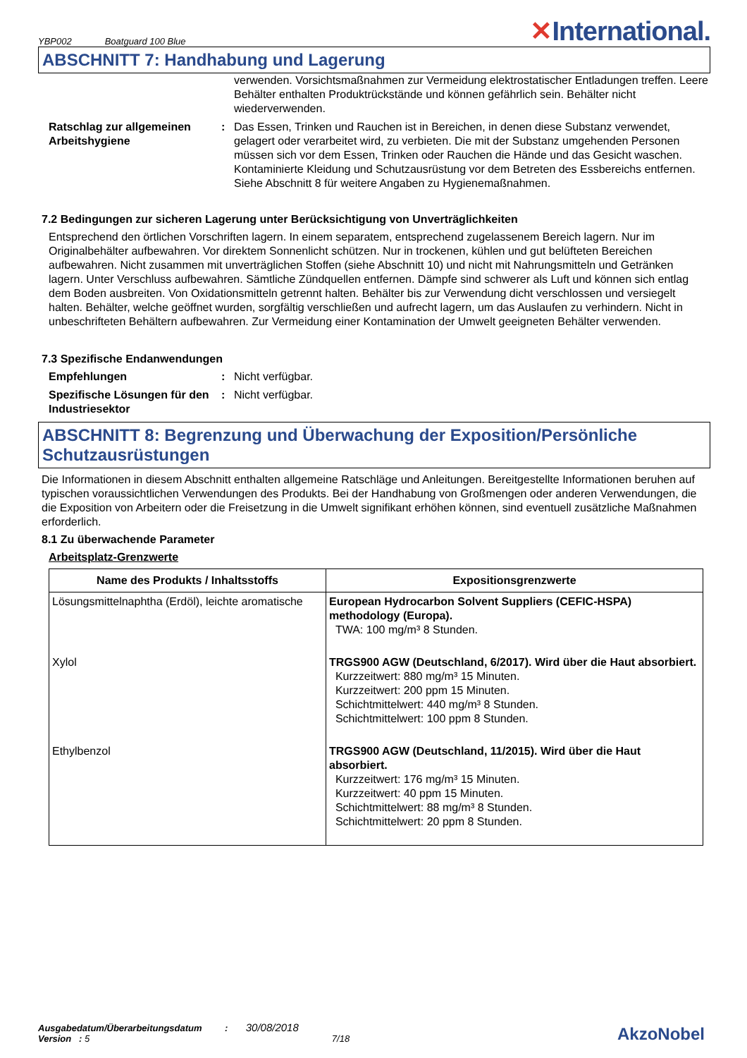YBP002 Boatguard 100 Blue
✕International.
ABSCHNITT 7: Handhabung und Lagerung
verwenden. Vorsichtsmaßnahmen zur Vermeidung elektrostatischer Entladungen treffen. Leere Behälter enthalten Produktrückstände und können gefährlich sein. Behälter nicht wiederverwenden.
Ratschlag zur allgemeinen Arbeitshygiene
: Das Essen, Trinken und Rauchen ist in Bereichen, in denen diese Substanz verwendet, gelagert oder verarbeitet wird, zu verbieten. Die mit der Substanz umgehenden Personen müssen sich vor dem Essen, Trinken oder Rauchen die Hände und das Gesicht waschen. Kontaminierte Kleidung und Schutzausrüstung vor dem Betreten des Essbereichs entfernen. Siehe Abschnitt 8 für weitere Angaben zu Hygienemaßnahmen.
7.2 Bedingungen zur sicheren Lagerung unter Berücksichtigung von Unverträglichkeiten
Entsprechend den örtlichen Vorschriften lagern. In einem separatem, entsprechend zugelassenem Bereich lagern. Nur im Originalbehälter aufbewahren. Vor direktem Sonnenlicht schützen. Nur in trockenen, kühlen und gut belüfteten Bereichen aufbewahren. Nicht zusammen mit unverträglichen Stoffen (siehe Abschnitt 10) und nicht mit Nahrungsmitteln und Getränken lagern. Unter Verschluss aufbewahren. Sämtliche Zündquellen entfernen. Dämpfe sind schwerer als Luft und können sich entlag dem Boden ausbreiten. Von Oxidationsmitteln getrennt halten. Behälter bis zur Verwendung dicht verschlossen und versiegelt halten. Behälter, welche geöffnet wurden, sorgfältig verschließen und aufrecht lagern, um das Auslaufen zu verhindern. Nicht in unbeschrifteten Behältern aufbewahren. Zur Vermeidung einer Kontamination der Umwelt geeigneten Behälter verwenden.
7.3 Spezifische Endanwendungen
Empfehlungen : Nicht verfügbar.
Spezifische Lösungen für den Industriesektor
: Nicht verfügbar.
ABSCHNITT 8: Begrenzung und Überwachung der Exposition/Persönliche Schutzausrüstungen
Die Informationen in diesem Abschnitt enthalten allgemeine Ratschläge und Anleitungen. Bereitgestellte Informationen beruhen auf typischen voraussichtlichen Verwendungen des Produkts. Bei der Handhabung von Großmengen oder anderen Verwendungen, die die Exposition von Arbeitern oder die Freisetzung in die Umwelt signifikant erhöhen können, sind eventuell zusätzliche Maßnahmen erforderlich.
8.1 Zu überwachende Parameter
Arbeitsplatz-Grenzwerte
| Name des Produkts / Inhaltsstoffs | Expositionsgrenzwerte |
| --- | --- |
| Lösungsmittelnaphtha (Erdöl), leichte aromatische | European Hydrocarbon Solvent Suppliers (CEFIC-HSPA) methodology (Europa). TWA: 100 mg/m³ 8 Stunden. |
| Xylol | TRGS900 AGW (Deutschland, 6/2017). Wird über die Haut absorbiert. Kurzzeitwert: 880 mg/m³ 15 Minuten. Kurzzeitwert: 200 ppm 15 Minuten. Schichtmittelwert: 440 mg/m³ 8 Stunden. Schichtmittelwert: 100 ppm 8 Stunden. |
| Ethylbenzol | TRGS900 AGW (Deutschland, 11/2015). Wird über die Haut absorbiert. Kurzzeitwert: 176 mg/m³ 15 Minuten. Kurzzeitwert: 40 ppm 15 Minuten. Schichtmittelwert: 88 mg/m³ 8 Stunden. Schichtmittelwert: 20 ppm 8 Stunden. |
Ausgabedatum/Überarbeitungsdatum : 30/08/2018
Version : 5 7/18
AkzoNobel